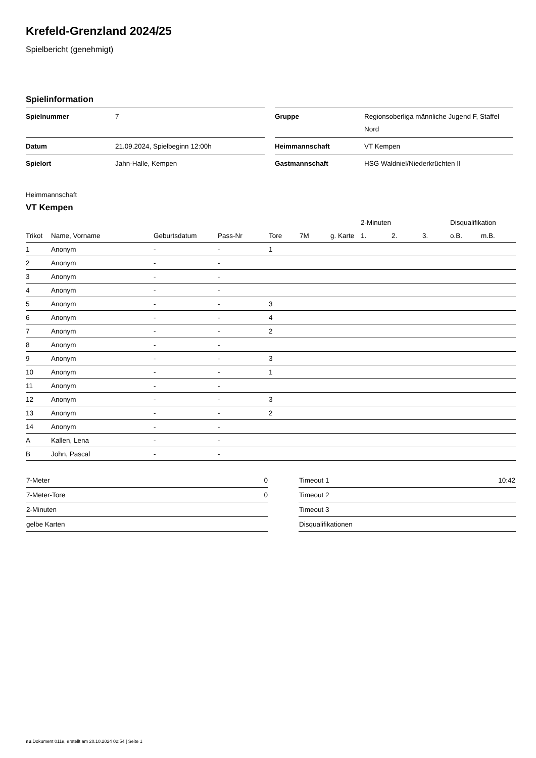Krefeld-Grenzland 2024/25
Spielbericht (genehmigt)
Spielinformation
| Spielnummer | 7 | | Gruppe | Regionsoberliga männliche Jugend F, Staffel Nord |
| Datum | 21.09.2024, Spielbeginn 12:00h | | Heimmannschaft | VT Kempen |
| Spielort | Jahn-Halle, Kempen | | Gastmannschaft | HSG Waldniel/Niederkrüchten II |
Heimmannschaft
VT Kempen
| | | | | | | | 2-Minuten | | | Disqualifikation | |
| --- | --- | --- | --- | --- | --- | --- | --- | --- | --- | --- | --- |
| Trikot | Name, Vorname | Geburtsdatum | Pass-Nr | Tore | 7M | g. Karte | 1. | 2. | 3. | o.B. | m.B. |
| 1 | Anonym | - | - | 1 | | | | | | | |
| 2 | Anonym | - | - | | | | | | | | |
| 3 | Anonym | - | - | | | | | | | | |
| 4 | Anonym | - | - | | | | | | | | |
| 5 | Anonym | - | - | 3 | | | | | | | |
| 6 | Anonym | - | - | 4 | | | | | | | |
| 7 | Anonym | - | - | 2 | | | | | | | |
| 8 | Anonym | - | - | | | | | | | | |
| 9 | Anonym | - | - | 3 | | | | | | | |
| 10 | Anonym | - | - | 1 | | | | | | | |
| 11 | Anonym | - | - | | | | | | | | |
| 12 | Anonym | - | - | 3 | | | | | | | |
| 13 | Anonym | - | - | 2 | | | | | | | |
| 14 | Anonym | - | - | | | | | | | | |
| A | Kallen, Lena | - | - | | | | | | | | |
| B | John, Pascal | - | - | | | | | | | | |
| 7-Meter | 0 |
| 7-Meter-Tore | 0 |
| 2-Minuten | |
| gelbe Karten | |
| Timeout 1 | 10:42 |
| Timeout 2 | |
| Timeout 3 | |
| Disqualifikationen | |
nu.Dokument 011e, erstellt am 20.10.2024 02:54 | Seite 1